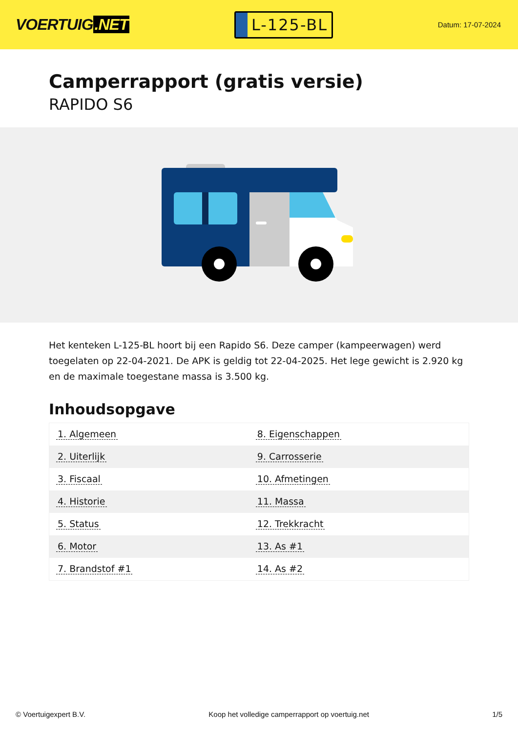VOERTUIG.NET
L-125-BL
Datum: 17-07-2024
Camperrapport (gratis versie)
RAPIDO S6
Het kenteken L-125-BL hoort bij een Rapido S6. Deze camper (kampeerwagen) werd toegelaten op 22-04-2021. De APK is geldig tot 22-04-2025. Het lege gewicht is 2.920 kg en de maximale toegestane massa is 3.500 kg.
Inhoudsopgave
| 1. Algemeen | 8. Eigenschappen |
| 2. Uiterlijk | 9. Carrosserie |
| 3. Fiscaal | 10. Afmetingen |
| 4. Historie | 11. Massa |
| 5. Status | 12. Trekkracht |
| 6. Motor | 13. As #1 |
| 7. Brandstof #1 | 14. As #2 |
© Voertuigexpert B.V. Koop het volledige camperrapport op voertuig.net
1/5